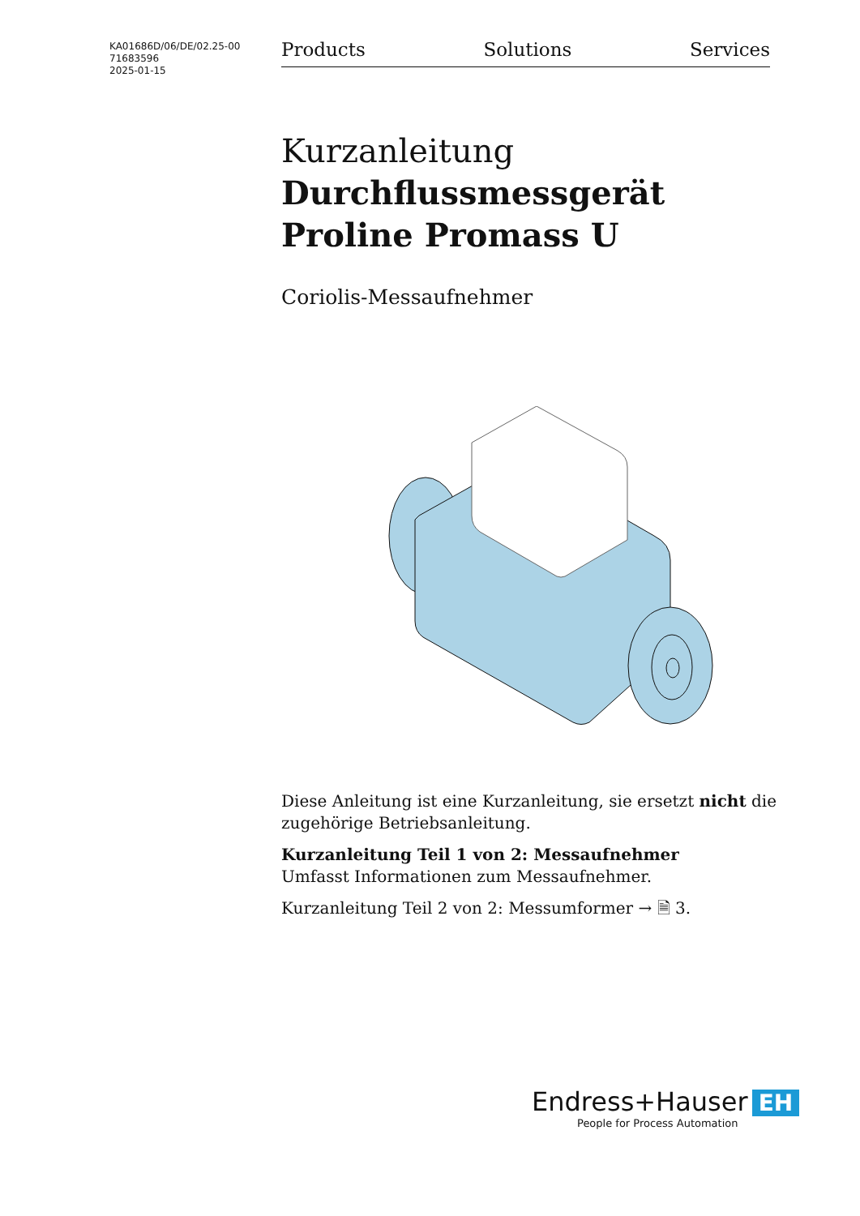KA01686D/06/DE/02.25-00
71683596
2025-01-15
Products Solutions Services
Kurzanleitung
Durchflussmessgerät
Proline Promass U
Coriolis-Messaufnehmer
Diese Anleitung ist eine Kurzanleitung, sie ersetzt nicht die zugehörige Betriebsanleitung.
Kurzanleitung Teil 1 von 2: Messaufnehmer
Umfasst Informationen zum Messaufnehmer.
Kurzanleitung Teil 2 von 2: Messumformer → 🗎 3.
Endress+Hauser EH
People for Process Automation